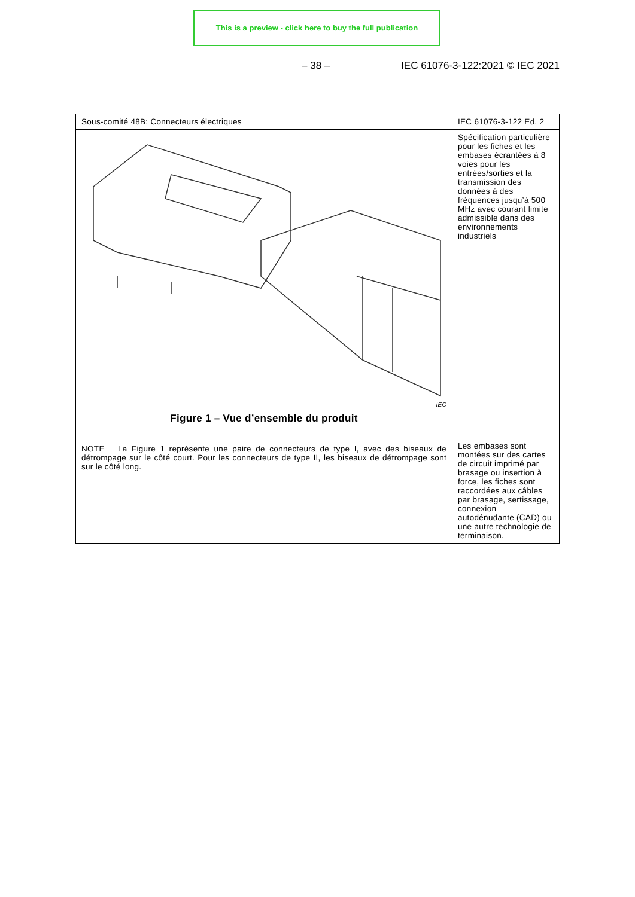This is a preview - click here to buy the full publication
– 38 – IEC 61076-3-122:2021 © IEC 2021
| Sous-comité 48B: Connecteurs électriques | IEC 61076-3-122 Ed. 2 |
| IEC Figure 1 – Vue d’ensemble du produit | Spécification particulière pour les fiches et les embases écrantées à 8 voies pour les entrées/sorties et la transmission des données à des fréquences jusqu’à 500 MHz avec courant limite admissible dans des environnements industriels |
| NOTE La Figure 1 représente une paire de connecteurs de type I, avec des biseaux de détrompage sur le côté court. Pour les connecteurs de type II, les biseaux de détrompage sont sur le côté long. | Les embases sont montées sur des cartes de circuit imprimé par brasage ou insertion à force, les fiches sont raccordées aux câbles par brasage, sertissage, connexion autodénudante (CAD) ou une autre technologie de terminaison. |